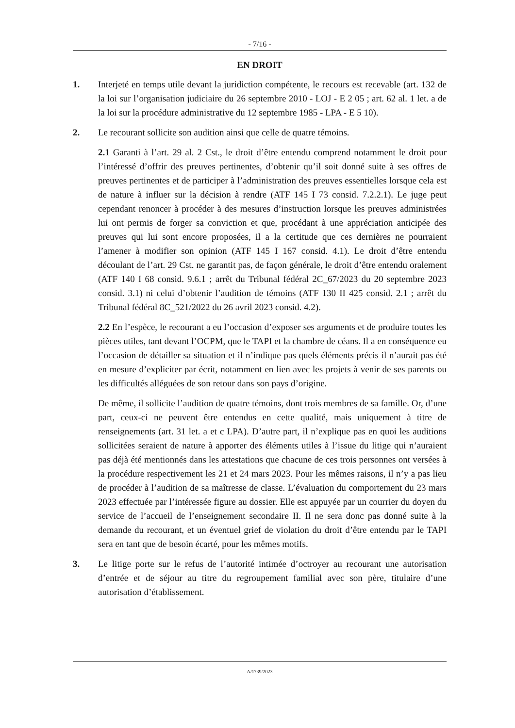- 7/16 -
EN DROIT
1. Interjeté en temps utile devant la juridiction compétente, le recours est recevable (art. 132 de la loi sur l’organisation judiciaire du 26 septembre 2010 - LOJ - E 2 05 ; art. 62 al. 1 let. a de la loi sur la procédure administrative du 12 septembre 1985 - LPA - E 5 10).
2. Le recourant sollicite son audition ainsi que celle de quatre témoins.
2.1 Garanti à l’art. 29 al. 2 Cst., le droit d’être entendu comprend notamment le droit pour l’intéressé d’offrir des preuves pertinentes, d’obtenir qu’il soit donné suite à ses offres de preuves pertinentes et de participer à l’administration des preuves essentielles lorsque cela est de nature à influer sur la décision à rendre (ATF 145 I 73 consid. 7.2.2.1). Le juge peut cependant renoncer à procéder à des mesures d’instruction lorsque les preuves administrées lui ont permis de forger sa conviction et que, procédant à une appréciation anticipée des preuves qui lui sont encore proposées, il a la certitude que ces dernières ne pourraient l’amener à modifier son opinion (ATF 145 I 167 consid. 4.1). Le droit d’être entendu découlant de l’art. 29 Cst. ne garantit pas, de façon générale, le droit d’être entendu oralement (ATF 140 I 68 consid. 9.6.1 ; arrêt du Tribunal fédéral 2C_67/2023 du 20 septembre 2023 consid. 3.1) ni celui d’obtenir l’audition de témoins (ATF 130 II 425 consid. 2.1 ; arrêt du Tribunal fédéral 8C_521/2022 du 26 avril 2023 consid. 4.2).
2.2 En l’espèce, le recourant a eu l’occasion d’exposer ses arguments et de produire toutes les pièces utiles, tant devant l’OCPM, que le TAPI et la chambre de céans. Il a en conséquence eu l’occasion de détailler sa situation et il n’indique pas quels éléments précis il n’aurait pas été en mesure d’expliciter par écrit, notamment en lien avec les projets à venir de ses parents ou les difficultés alléguées de son retour dans son pays d’origine.
De même, il sollicite l’audition de quatre témoins, dont trois membres de sa famille. Or, d’une part, ceux-ci ne peuvent être entendus en cette qualité, mais uniquement à titre de renseignements (art. 31 let. a et c LPA). D’autre part, il n’explique pas en quoi les auditions sollicitées seraient de nature à apporter des éléments utiles à l’issue du litige qui n’auraient pas déjà été mentionnés dans les attestations que chacune de ces trois personnes ont versées à la procédure respectivement les 21 et 24 mars 2023. Pour les mêmes raisons, il n’y a pas lieu de procéder à l’audition de sa maîtresse de classe. L’évaluation du comportement du 23 mars 2023 effectuée par l’intéressée figure au dossier. Elle est appuyée par un courrier du doyen du service de l’accueil de l’enseignement secondaire II. Il ne sera donc pas donné suite à la demande du recourant, et un éventuel grief de violation du droit d’être entendu par le TAPI sera en tant que de besoin écarté, pour les mêmes motifs.
3. Le litige porte sur le refus de l’autorité intimée d’octroyer au recourant une autorisation d’entrée et de séjour au titre du regroupement familial avec son père, titulaire d’une autorisation d’établissement.
A/1739/2023